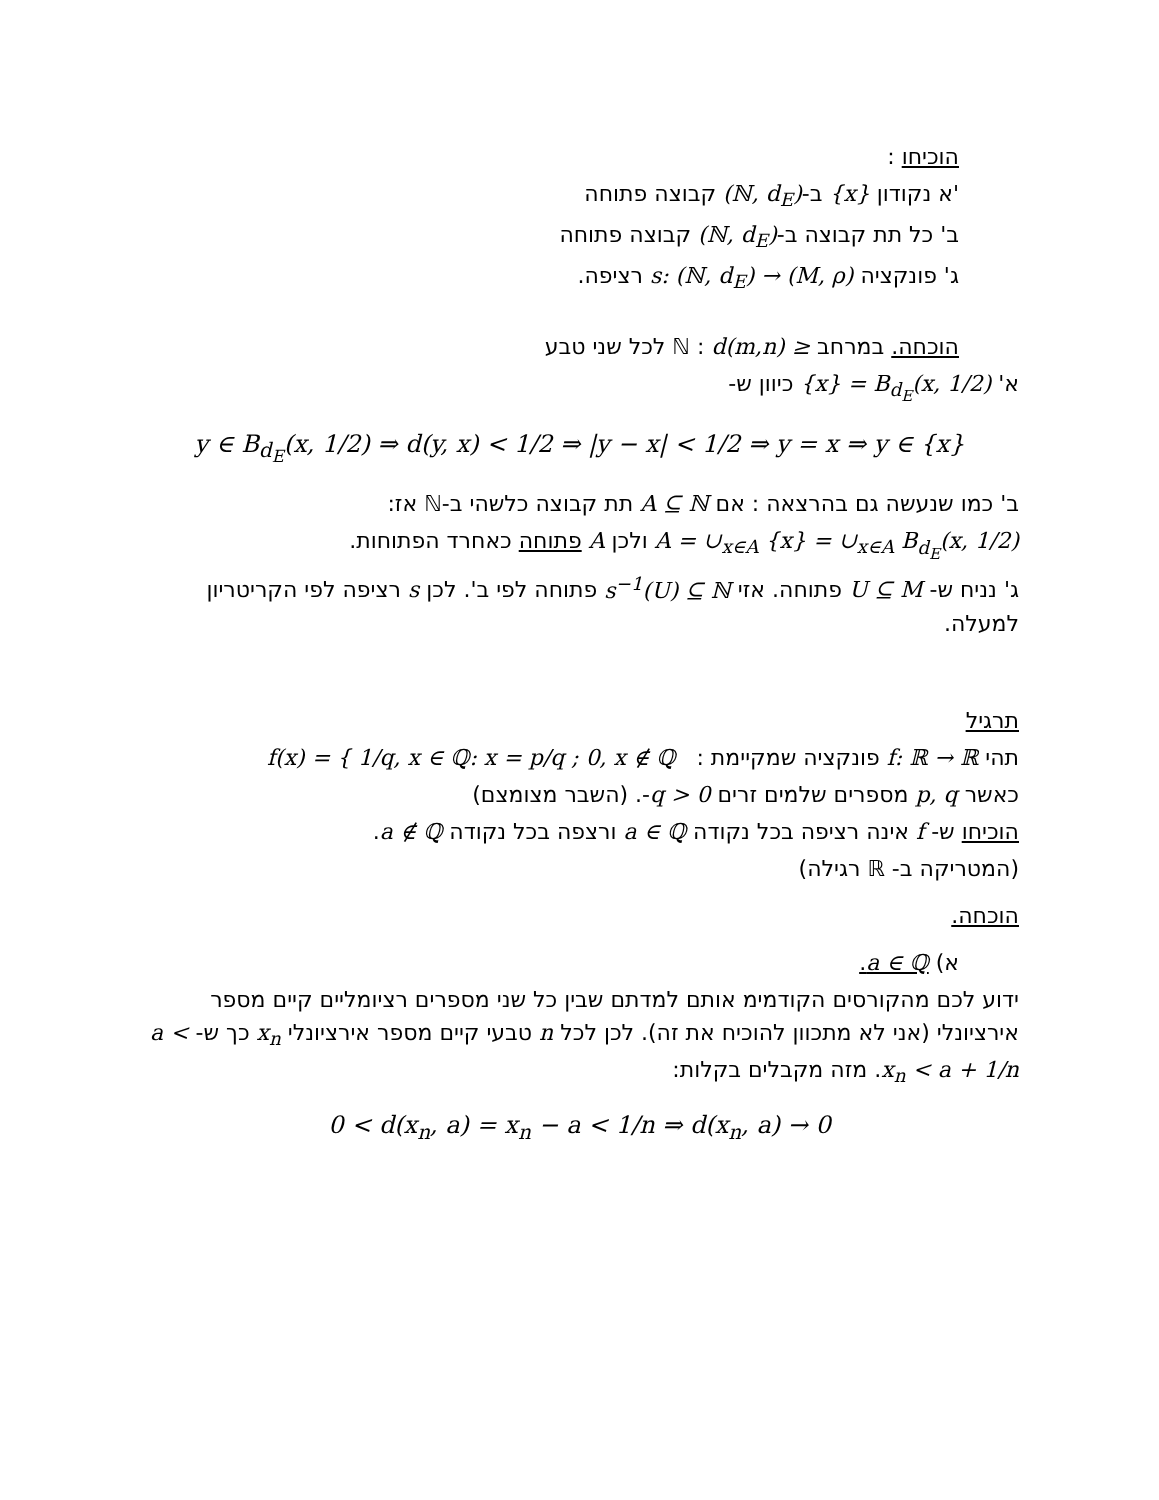הוכיחו :
'א נקודון {x} ב-(ℕ, d<sub>E</sub>) קבוצה פתוחה
ב' כל תת קבוצה ב-(ℕ, d<sub>E</sub>) קבוצה פתוחה
ג' פונקציה s: (ℕ, d<sub>E</sub>) → (M, ρ) רציפה.
הוכחה. במרחב ℕ : d(m,n) ≥ לכל שני טבע
א' {x} = B<sub>d<sub>E</sub></sub>(x, 1/2) כיוון ש-
y ∈ B<sub>d<sub>E</sub></sub>(x, 1/2) ⇒ d(y, x) < 1/2 ⇒ |y − x| < 1/2 ⇒ y = x ⇒ y ∈ {x}
ב' כמו שנעשה גם בהרצאה : אם A ⊆ ℕ תת קבוצה כלשהי ב-ℕ אז:
A = ∪<sub>x∈A</sub> {x} = ∪<sub>x∈A</sub> B<sub>d<sub>E</sub></sub>(x, 1/2) ולכן A פתוחה כאחרד הפתוחות.
ג' נניח ש- U ⊆ M פתוחה. אזי s<sup>−1</sup>(U) ⊆ ℕ פתוחה לפי ב'. לכן s רציפה לפי הקריטריון למעלה.
תרגיל
תהי f: ℝ → ℝ פונקציה שמקיימת : f(x) = { 1/q, x ∈ ℚ: x = p/q ; 0, x ∉ ℚ
כאשר p, q מספרים שלמים זרים q > 0-. (השבר מצומצם)
הוכיחו ש- f אינה רציפה בכל נקודה a ∈ ℚ ורצפה בכל נקודה a ∉ ℚ.
(המטריקה ב- ℝ רגילה)
הוכחה.
א) a ∈ ℚ.
ידוע לכם מהקורסים הקודמימ אותם למדתם שבין כל שני מספרים רציומליים קיים מספר אירציונלי (אני לא מתכוון להוכיח את זה). לכן לכל n טבעי קיים מספר אירציונלי x<sub>n</sub> כך ש- a < x<sub>n</sub> < a + 1/n. מזה מקבלים בקלות:
0 < d(x<sub>n</sub>, a) = x<sub>n</sub> − a < 1/n ⇒ d(x<sub>n</sub>, a) → 0